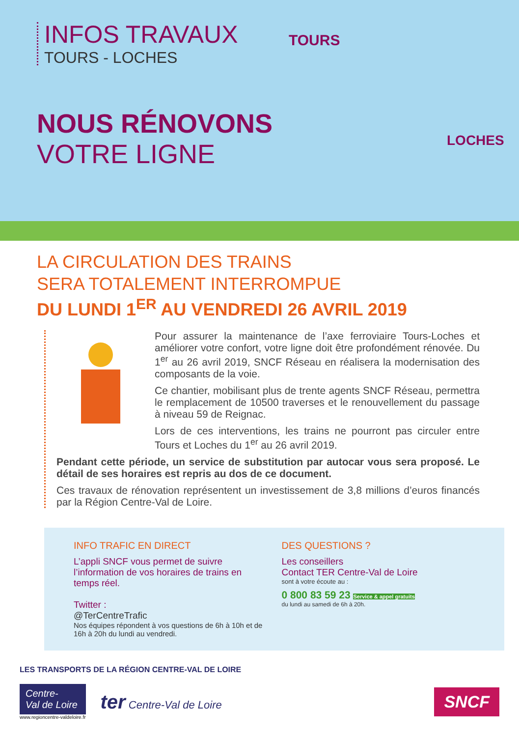INFOS TRAVAUX
TOURS - LOCHES
NOUS RÉNOVONS
VOTRE LIGNE
TOURS
LOCHES
LA CIRCULATION DES TRAINS
SERA TOTALEMENT INTERROMPUE
DU LUNDI 1<sup>ER</sup> AU VENDREDI 26 AVRIL 2019
Pour assurer la maintenance de l’axe ferroviaire Tours-Loches et améliorer votre confort, votre ligne doit être profondément rénovée. Du 1<sup>er</sup> au 26 avril 2019, SNCF Réseau en réalisera la modernisation des composants de la voie.
Ce chantier, mobilisant plus de trente agents SNCF Réseau, permettra le remplacement de 10500 traverses et le renouvellement du passage à niveau 59 de Reignac.
Lors de ces interventions, les trains ne pourront pas circuler entre Tours et Loches du 1<sup>er</sup> au 26 avril 2019.
Pendant cette période, un service de substitution par autocar vous sera proposé. Le détail de ses horaires est repris au dos de ce document.
Ces travaux de rénovation représentent un investissement de 3,8 millions d’euros financés par la Région Centre-Val de Loire.
INFO TRAFIC EN DIRECT
L’appli SNCF vous permet de suivre l’information de vos horaires de trains en temps réel.
Twitter :
@TerCentreTrafic
Nos équipes répondent à vos questions de 6h à 10h et de 16h à 20h du lundi au vendredi.
DES QUESTIONS ?
Les conseillers
Contact TER Centre-Val de Loire
sont à votre écoute au :
0 800 83 59 23 Service & appel gratuits
du lundi au samedi de 6h à 20h.
LES TRANSPORTS DE LA RÉGION CENTRE-VAL DE LOIRE
Centre-
Val de Loire
www.regioncentre-valdeloire.fr
ter Centre-Val de Loire
SNCF